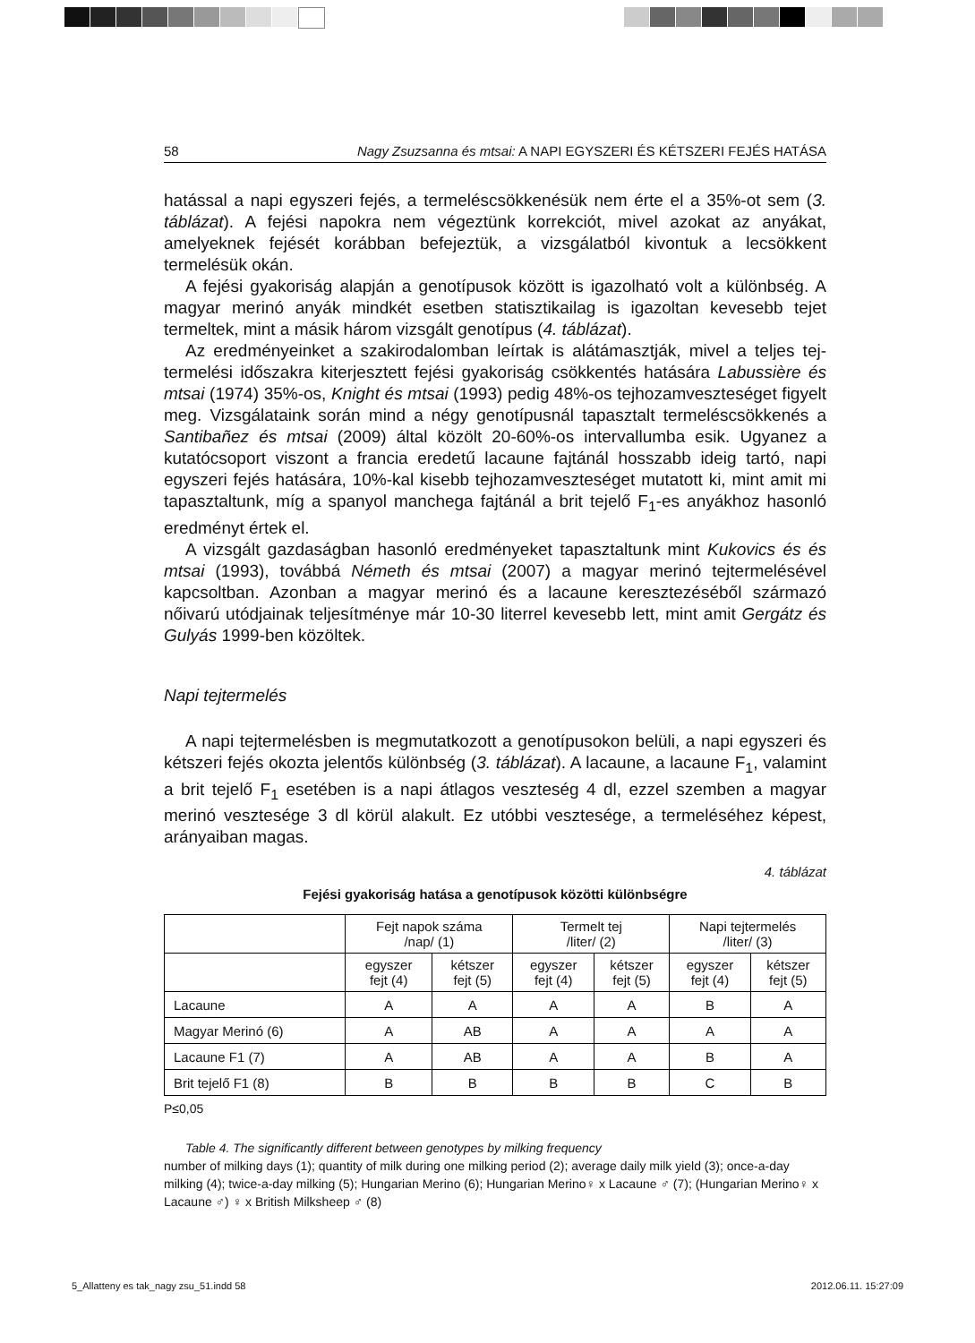58 Nagy Zsuzsanna és mtsai: A NAPI EGYSZERI ÉS KÉTSZERI FEJÉS HATÁSA
hatással a napi egyszeri fejés, a termeléscsökkenésük nem érte el a 35%-ot sem (3. táblázat). A fejési napokra nem végeztünk korrekciót, mivel azokat az anyákat, amelyeknek fejését korábban befejeztük, a vizsgálatból kivontuk a lecsökkent termelésük okán.
A fejési gyakoriság alapján a genotípusok között is igazolható volt a különbség. A magyar merinó anyák mindkét esetben statisztikailag is igazoltan kevesebb tejet termeltek, mint a másik három vizsgált genotípus (4. táblázat).
Az eredményeinket a szakirodalomban leírtak is alátámasztják, mivel a teljes tej­termelési időszakra kiterjesztett fejési gyakoriság csökkentés hatására Labussière és mtsai (1974) 35%-os, Knight és mtsai (1993) pedig 48%-os tejhozamveszteséget figyelt meg. Vizsgálataink során mind a négy genotípusnál tapasztalt termelés­csökkenés a Santibañez és mtsai (2009) által közölt 20-60%-os intervallumba esik. Ugyanez a kutatócsoport viszont a francia eredetű lacaune fajtánál hosszabb ideig tartó, napi egyszeri fejés hatására, 10%-kal kisebb tejhozamveszteséget mutatott ki, mint amit mi tapasztaltunk, míg a spanyol manchega fajtánál a brit tejelő F<sub>1</sub>-es anyákhoz hasonló eredményt értek el.
A vizsgált gazdaságban hasonló eredményeket tapasztaltunk mint Kukovics és és mtsai (1993), továbbá Németh és mtsai (2007) a magyar merinó tejterme­lésével kapcsoltban. Azonban a magyar merinó és a lacaune keresztezéséből származó nőivarú utódjainak teljesítménye már 10-30 literrel kevesebb lett, mint amit Gergátz és Gulyás 1999-ben közöltek.
Napi tejtermelés
A napi tejtermelésben is megmutatkozott a genotípusokon belüli, a napi egyszeri és kétszeri fejés okozta jelentős különbség (3. táblázat). A lacaune, a lacaune F<sub>1</sub>, valamint a brit tejelő F<sub>1</sub> esetében is a napi átlagos veszteség 4 dl, ezzel szemben a magyar merinó vesztesége 3 dl körül alakult. Ez utóbbi vesztesége, a termelé­séhez képest, arányaiban magas.
4. táblázat
Fejési gyakoriság hatása a genotípusok közötti különbségre
| | Fejt napok száma /nap/ (1) | | Termelt tej /liter/ (2) | | Napi tejtermelés /liter/ (3) | |
| --- | --- | --- | --- | --- | --- | --- |
| | egyszer fejt (4) | kétszer fejt (5) | egyszer fejt (4) | kétszer fejt (5) | egyszer fejt (4) | kétszer fejt (5) |
| Lacaune | A | A | A | A | B | A |
| Magyar Merinó (6) | A | AB | A | A | A | A |
| Lacaune F1 (7) | A | AB | A | A | B | A |
| Brit tejelő F1 (8) | B | B | B | B | C | B |
P≤0,05
Table 4. The significantly different between genotypes by milking frequency
number of milking days (1); quantity of milk during one milking period (2); average daily milk yield (3); once-a-day milking (4); twice-a-day milking (5); Hungarian Merino (6); Hungarian Merino♀ x Lacaune ♂ (7); (Hungarian Merino♀ x Lacaune ♂) ♀ x British Milksheep ♂ (8)
5_Allatteny es tak_nagy zsu_51.indd 58 2012.06.11. 15:27:09